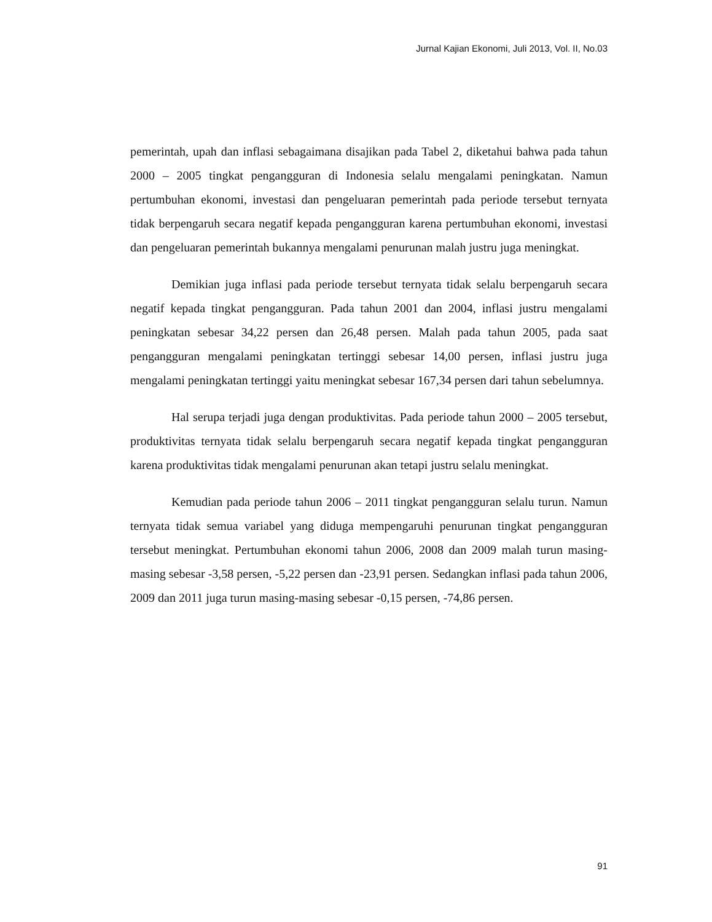Jurnal Kajian Ekonomi, Juli 2013, Vol. II, No.03
pemerintah, upah dan inflasi sebagaimana disajikan pada Tabel 2, diketahui bahwa pada tahun 2000 – 2005 tingkat pengangguran di Indonesia selalu mengalami peningkatan. Namun pertumbuhan ekonomi, investasi dan pengeluaran pemerintah pada periode tersebut ternyata tidak berpengaruh secara negatif kepada pengangguran karena pertumbuhan ekonomi, investasi dan pengeluaran pemerintah bukannya mengalami penurunan malah justru juga meningkat.
Demikian juga inflasi pada periode tersebut ternyata tidak selalu berpengaruh secara negatif kepada tingkat pengangguran. Pada tahun 2001 dan 2004, inflasi justru mengalami peningkatan sebesar 34,22 persen dan 26,48 persen. Malah pada tahun 2005, pada saat pengangguran mengalami peningkatan tertinggi sebesar 14,00 persen, inflasi justru juga mengalami peningkatan tertinggi yaitu meningkat sebesar 167,34 persen dari tahun sebelumnya.
Hal serupa terjadi juga dengan produktivitas. Pada periode tahun 2000 – 2005 tersebut, produktivitas ternyata tidak selalu berpengaruh secara negatif kepada tingkat pengangguran karena produktivitas tidak mengalami penurunan akan tetapi justru selalu meningkat.
Kemudian pada periode tahun 2006 – 2011 tingkat pengangguran selalu turun. Namun ternyata tidak semua variabel yang diduga mempengaruhi penurunan tingkat pengangguran tersebut meningkat. Pertumbuhan ekonomi tahun 2006, 2008 dan 2009 malah turun masing-masing sebesar -3,58 persen, -5,22 persen dan -23,91 persen. Sedangkan inflasi pada tahun 2006, 2009 dan 2011 juga turun masing-masing sebesar -0,15 persen, -74,86 persen.
91